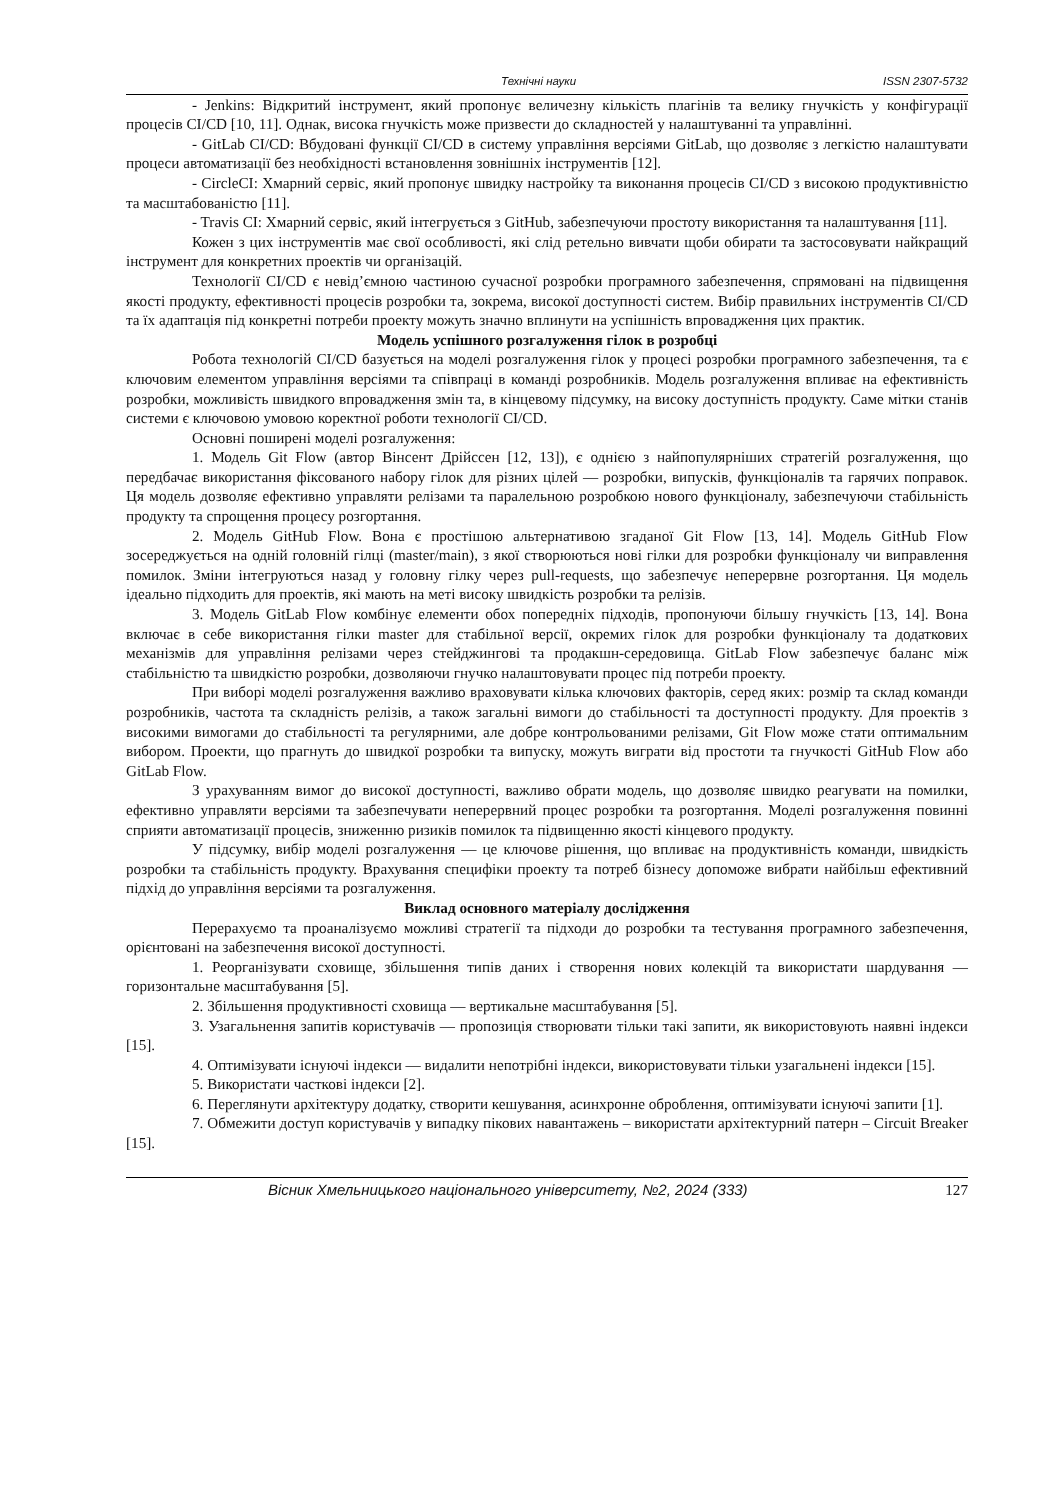Технічні науки ISSN 2307-5732
- Jenkins: Відкритий інструмент, який пропонує величезну кількість плагінів та велику гнучкість у конфігурації процесів CI/CD [10, 11]. Однак, висока гнучкість може призвести до складностей у налаштуванні та управлінні.
- GitLab CI/CD: Вбудовані функції CI/CD в систему управління версіями GitLab, що дозволяє з легкістю налаштувати процеси автоматизації без необхідності встановлення зовнішніх інструментів [12].
- CircleCI: Хмарний сервіс, який пропонує швидку настройку та виконання процесів CI/CD з високою продуктивністю та масштабованістю [11].
- Travis CI: Хмарний сервіс, який інтегрується з GitHub, забезпечуючи простоту використання та налаштування [11].
Кожен з цих інструментів має свої особливості, які слід ретельно вивчати щоби обирати та застосовувати найкращий інструмент для конкретних проектів чи організацій.
Технології CI/CD є невід’ємною частиною сучасної розробки програмного забезпечення, спрямовані на підвищення якості продукту, ефективності процесів розробки та, зокрема, високої доступності систем. Вибір правильних інструментів CI/CD та їх адаптація під конкретні потреби проекту можуть значно вплинути на успішність впровадження цих практик.
Модель успішного розгалуження гілок в розробці
Робота технологій CI/CD базується на моделі розгалуження гілок у процесі розробки програмного забезпечення, та є ключовим елементом управління версіями та співпраці в команді розробників. Модель розгалуження впливає на ефективність розробки, можливість швидкого впровадження змін та, в кінцевому підсумку, на високу доступність продукту. Саме мітки станів системи є ключовою умовою коректної роботи технології CI/CD.
Основні поширені моделі розгалуження:
1. Модель Git Flow (автор Вінсент Дрійссен [12, 13]), є однією з найпопулярніших стратегій розгалуження, що передбачає використання фіксованого набору гілок для різних цілей — розробки, випусків, функціоналів та гарячих поправок. Ця модель дозволяє ефективно управляти релізами та паралельною розробкою нового функціоналу, забезпечуючи стабільність продукту та спрощення процесу розгортання.
2. Модель GitHub Flow. Вона є простішою альтернативою згаданої Git Flow [13, 14]. Модель GitHub Flow зосереджується на одній головній гілці (master/main), з якої створюються нові гілки для розробки функціоналу чи виправлення помилок. Зміни інтегруються назад у головну гілку через pull-requests, що забезпечує неперервне розгортання. Ця модель ідеально підходить для проектів, які мають на меті високу швидкість розробки та релізів.
3. Модель GitLab Flow комбінує елементи обох попередніх підходів, пропонуючи більшу гнучкість [13, 14]. Вона включає в себе використання гілки master для стабільної версії, окремих гілок для розробки функціоналу та додаткових механізмів для управління релізами через стейджингові та продакшн-середовища. GitLab Flow забезпечує баланс між стабільністю та швидкістю розробки, дозволяючи гнучко налаштовувати процес під потреби проекту.
При виборі моделі розгалуження важливо враховувати кілька ключових факторів, серед яких: розмір та склад команди розробників, частота та складність релізів, а також загальні вимоги до стабільності та доступності продукту. Для проектів з високими вимогами до стабільності та регулярними, але добре контрольованими релізами, Git Flow може стати оптимальним вибором. Проекти, що прагнуть до швидкої розробки та випуску, можуть виграти від простоти та гнучкості GitHub Flow або GitLab Flow.
З урахуванням вимог до високої доступності, важливо обрати модель, що дозволяє швидко реагувати на помилки, ефективно управляти версіями та забезпечувати неперервний процес розробки та розгортання. Моделі розгалуження повинні сприяти автоматизації процесів, зниженню ризиків помилок та підвищенню якості кінцевого продукту.
У підсумку, вибір моделі розгалуження — це ключове рішення, що впливає на продуктивність команди, швидкість розробки та стабільність продукту. Врахування специфіки проекту та потреб бізнесу допоможе вибрати найбільш ефективний підхід до управління версіями та розгалуження.
Виклад основного матеріалу дослідження
Перерахуємо та проаналізуємо можливі стратегії та підходи до розробки та тестування програмного забезпечення, орієнтовані на забезпечення високої доступності.
1. Реорганізувати сховище, збільшення типів даних і створення нових колекцій та використати шардування — горизонтальне масштабування [5].
2. Збільшення продуктивності сховища — вертикальне масштабування [5].
3. Узагальнення запитів користувачів — пропозиція створювати тільки такі запити, як використовують наявні індекси [15].
4. Оптимізувати існуючі індекси — видалити непотрібні індекси, використовувати тільки узагальнені індекси [15].
5. Використати часткові індекси [2].
6. Переглянути архітектуру додатку, створити кешування, асинхронне оброблення, оптимізувати існуючі запити [1].
7. Обмежити доступ користувачів у випадку пікових навантажень – використати архітектурний патерн – Circuit Breaker [15].
Вісник Хмельницького національного університету, №2, 2024 (333) 127